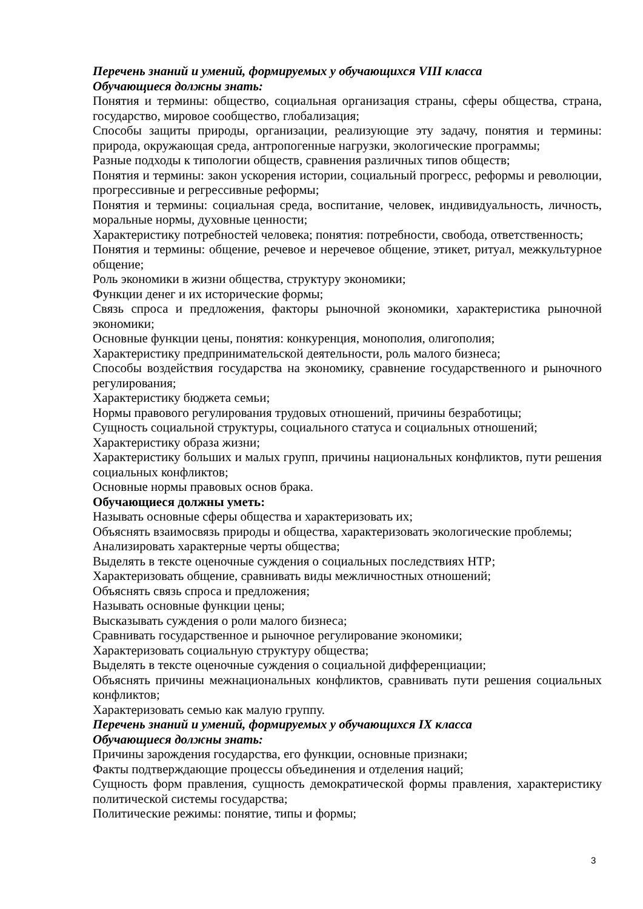Перечень знаний и умений, формируемых у обучающихся VIII класса
Обучающиеся должны знать:
Понятия и термины: общество, социальная организация страны, сферы общества, страна, государство, мировое сообщество, глобализация;
Способы защиты природы, организации, реализующие эту задачу, понятия и термины: природа, окружающая среда, антропогенные нагрузки, экологические программы;
Разные подходы к типологии обществ, сравнения различных типов обществ;
Понятия и термины: закон ускорения истории, социальный прогресс, реформы и революции, прогрессивные и регрессивные реформы;
Понятия и термины: социальная среда, воспитание, человек, индивидуальность, личность, моральные нормы, духовные ценности;
Характеристику потребностей человека; понятия: потребности, свобода, ответственность;
Понятия и термины: общение, речевое и неречевое общение, этикет, ритуал, межкультурное общение;
Роль экономики в жизни общества, структуру экономики;
Функции денег и их исторические формы;
Связь спроса и предложения, факторы рыночной экономики, характеристика рыночной экономики;
Основные функции цены, понятия: конкуренция, монополия, олигополия;
Характеристику предпринимательской деятельности, роль малого бизнеса;
Способы воздействия государства на экономику, сравнение государственного и рыночного регулирования;
Характеристику бюджета семьи;
Нормы правового регулирования трудовых отношений, причины безработицы;
Сущность социальной структуры, социального статуса и социальных отношений;
Характеристику образа жизни;
Характеристику больших и малых групп, причины национальных конфликтов, пути решения социальных конфликтов;
Основные нормы правовых основ брака.
Обучающиеся должны уметь:
Называть основные сферы общества и характеризовать их;
Объяснять взаимосвязь природы и общества, характеризовать экологические проблемы;
Анализировать характерные черты общества;
Выделять в тексте оценочные суждения о социальных последствиях НТР;
Характеризовать общение, сравнивать виды межличностных отношений;
Объяснять связь спроса и предложения;
Называть основные функции цены;
Высказывать суждения о роли малого бизнеса;
Сравнивать государственное и рыночное регулирование экономики;
Характеризовать социальную структуру общества;
Выделять в тексте оценочные суждения о социальной дифференциации;
Объяснять причины межнациональных конфликтов, сравнивать пути решения социальных конфликтов;
Характеризовать семью как малую группу.
Перечень знаний и умений, формируемых у обучающихся IX класса
Обучающиеся должны знать:
Причины зарождения государства, его функции, основные признаки;
Факты подтверждающие процессы объединения и отделения наций;
Сущность форм правления, сущность демократической формы правления, характеристику политической системы государства;
Политические режимы: понятие, типы и формы;
3